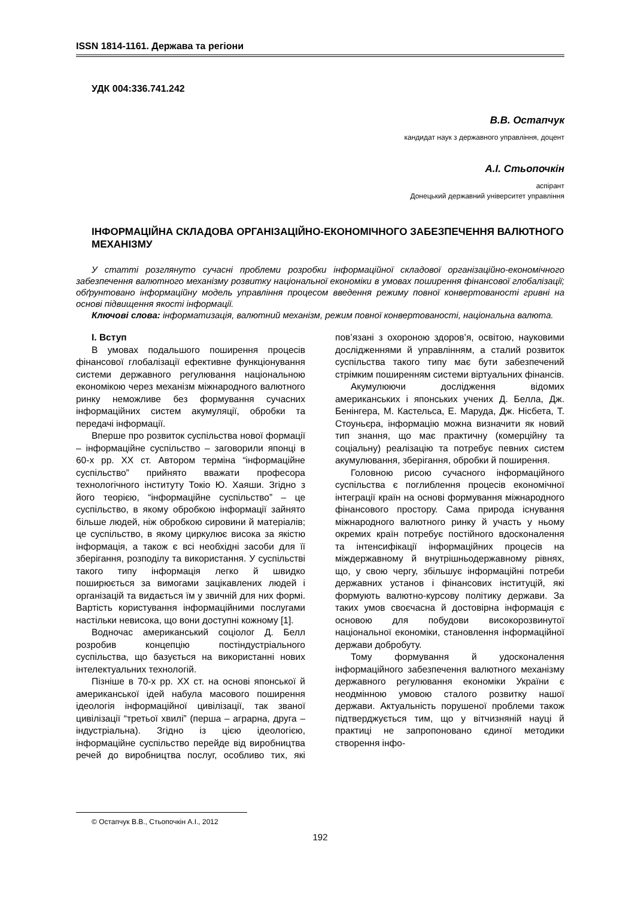ISSN 1814-1161. Держава та регіони
УДК 004:336.741.242
В.В. Остапчук
кандидат наук з державного управління, доцент
А.І. Стьопочкін
аспірант
Донецький державний університет управління
ІНФОРМАЦІЙНА СКЛАДОВА ОРГАНІЗАЦІЙНО-ЕКОНОМІЧНОГО ЗАБЕЗПЕЧЕННЯ ВАЛЮТНОГО МЕХАНІЗМУ
У статті розглянуто сучасні проблеми розробки інформаційної складової організаційно-економічного забезпечення валютного механізму розвитку національної економіки в умовах поширення фінансової глобалізації; обґрунтовано інформаційну модель управління процесом введення режиму повної конвертованості гривні на основі підвищення якості інформації.
Ключові слова: інформатизація, валютний механізм, режим повної конвертованості, національна валюта.
I. Вступ
В умовах подальшого поширення процесів фінансової глобалізації ефективне функціонування системи державного регулювання національною економікою через механізм міжнародного валютного ринку неможливе без формування сучасних інформаційних систем акумуляції, обробки та передачі інформації.
Вперше про розвиток суспільства нової формації – інформаційне суспільство – заговорили японці в 60-х рр. XX ст. Автором терміна “інформаційне суспільство” прийнято вважати професора технологічного інституту Токіо Ю. Хаяши. Згідно з його теорією, “інформаційне суспільство” – це суспільство, в якому обробкою інформації зайнято більше людей, ніж обробкою сировини й матеріалів; це суспільство, в якому циркулює висока за якістю інформація, а також є всі необхідні засоби для її зберігання, розподілу та використання. У суспільстві такого типу інформація легко й швидко поширюється за вимогами зацікавлених людей і організацій та видається їм у звичній для них формі. Вартість користування інформаційними послугами настільки невисока, що вони доступні кожному [1].
Водночас американський соціолог Д. Белл розробив концепцію постіндустріального суспільства, що базується на використанні нових інтелектуальних технологій.
Пізніше в 70-х рр. XX ст. на основі японської й американської ідей набула масового поширення ідеологія інформаційної цивілізації, так званої цивілізації “третьої хвилі” (перша – аграрна, друга – індустріальна). Згідно із цією ідеологією, інформаційне суспільство перейде від виробництва речей до виробництва послуг, особливо тих, які пов’язані з охороною здоров’я, освітою, науковими дослідженнями й управлінням, а сталий розвиток суспільства такого типу має бути забезпечений стрімким поширенням системи віртуальних фінансів.
Акумулюючи дослідження відомих американських і японських учених Д. Белла, Дж. Бенінгера, М. Кастельса, Е. Маруда, Дж. Нісбета, Т. Стоуньєра, інформацію можна визначити як новий тип знання, що має практичну (комерційну та соціальну) реалізацію та потребує певних систем акумулювання, зберігання, обробки й поширення.
Головною рисою сучасного інформаційного суспільства є поглиблення процесів економічної інтеграції країн на основі формування міжнародного фінансового простору. Сама природа існування міжнародного валютного ринку й участь у ньому окремих країн потребує постійного вдосконалення та інтенсифікації інформаційних процесів на міждержавному й внутрішньодержавному рівнях, що, у свою чергу, збільшує інформаційні потреби державних установ і фінансових інституцій, які формують валютно-курсову політику держави. За таких умов своєчасна й достовірна інформація є основою для побудови високорозвинутої національної економіки, становлення інформаційної держави добробуту.
Тому формування й удосконалення інформаційного забезпечення валютного механізму державного регулювання економіки України є неодмінною умовою сталого розвитку нашої держави. Актуальність порушеної проблеми також підтверджується тим, що у вітчизняній науці й практиці не запропоновано єдиної методики створення інфо-
© Остапчук В.В., Стьопочкін А.І., 2012
192